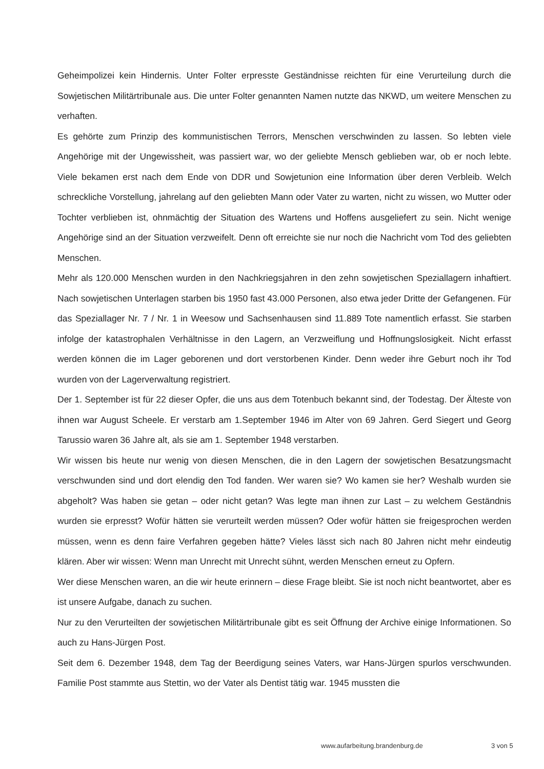Geheimpolizei kein Hindernis. Unter Folter erpresste Geständnisse reichten für eine Verurteilung durch die Sowjetischen Militärtribunale aus. Die unter Folter genannten Namen nutzte das NKWD, um weitere Menschen zu verhaften.
Es gehörte zum Prinzip des kommunistischen Terrors, Menschen verschwinden zu lassen. So lebten viele Angehörige mit der Ungewissheit, was passiert war, wo der geliebte Mensch geblieben war, ob er noch lebte. Viele bekamen erst nach dem Ende von DDR und Sowjetunion eine Information über deren Verbleib. Welch schreckliche Vorstellung, jahrelang auf den geliebten Mann oder Vater zu warten, nicht zu wissen, wo Mutter oder Tochter verblieben ist, ohnmächtig der Situation des Wartens und Hoffens ausgeliefert zu sein. Nicht wenige Angehörige sind an der Situation verzweifelt. Denn oft erreichte sie nur noch die Nachricht vom Tod des geliebten Menschen.
Mehr als 120.000 Menschen wurden in den Nachkriegsjahren in den zehn sowjetischen Speziallagern inhaftiert. Nach sowjetischen Unterlagen starben bis 1950 fast 43.000 Personen, also etwa jeder Dritte der Gefangenen. Für das Speziallager Nr. 7 / Nr. 1 in Weesow und Sachsenhausen sind 11.889 Tote namentlich erfasst. Sie starben infolge der katastrophalen Verhältnisse in den Lagern, an Verzweiflung und Hoffnungslosigkeit. Nicht erfasst werden können die im Lager geborenen und dort verstorbenen Kinder. Denn weder ihre Geburt noch ihr Tod wurden von der Lagerverwaltung registriert.
Der 1. September ist für 22 dieser Opfer, die uns aus dem Totenbuch bekannt sind, der Todestag. Der Älteste von ihnen war August Scheele. Er verstarb am 1.September 1946 im Alter von 69 Jahren. Gerd Siegert und Georg Tarussio waren 36 Jahre alt, als sie am 1. September 1948 verstarben.
Wir wissen bis heute nur wenig von diesen Menschen, die in den Lagern der sowjetischen Besatzungsmacht verschwunden sind und dort elendig den Tod fanden. Wer waren sie? Wo kamen sie her? Weshalb wurden sie abgeholt? Was haben sie getan – oder nicht getan? Was legte man ihnen zur Last – zu welchem Geständnis wurden sie erpresst? Wofür hätten sie verurteilt werden müssen? Oder wofür hätten sie freigesprochen werden müssen, wenn es denn faire Verfahren gegeben hätte? Vieles lässt sich nach 80 Jahren nicht mehr eindeutig klären. Aber wir wissen: Wenn man Unrecht mit Unrecht sühnt, werden Menschen erneut zu Opfern.
Wer diese Menschen waren, an die wir heute erinnern – diese Frage bleibt. Sie ist noch nicht beantwortet, aber es ist unsere Aufgabe, danach zu suchen.
Nur zu den Verurteilten der sowjetischen Militärtribunale gibt es seit Öffnung der Archive einige Informationen. So auch zu Hans-Jürgen Post.
Seit dem 6. Dezember 1948, dem Tag der Beerdigung seines Vaters, war Hans-Jürgen spurlos verschwunden. Familie Post stammte aus Stettin, wo der Vater als Dentist tätig war. 1945 mussten die
www.aufarbeitung.brandenburg.de 3 von 5